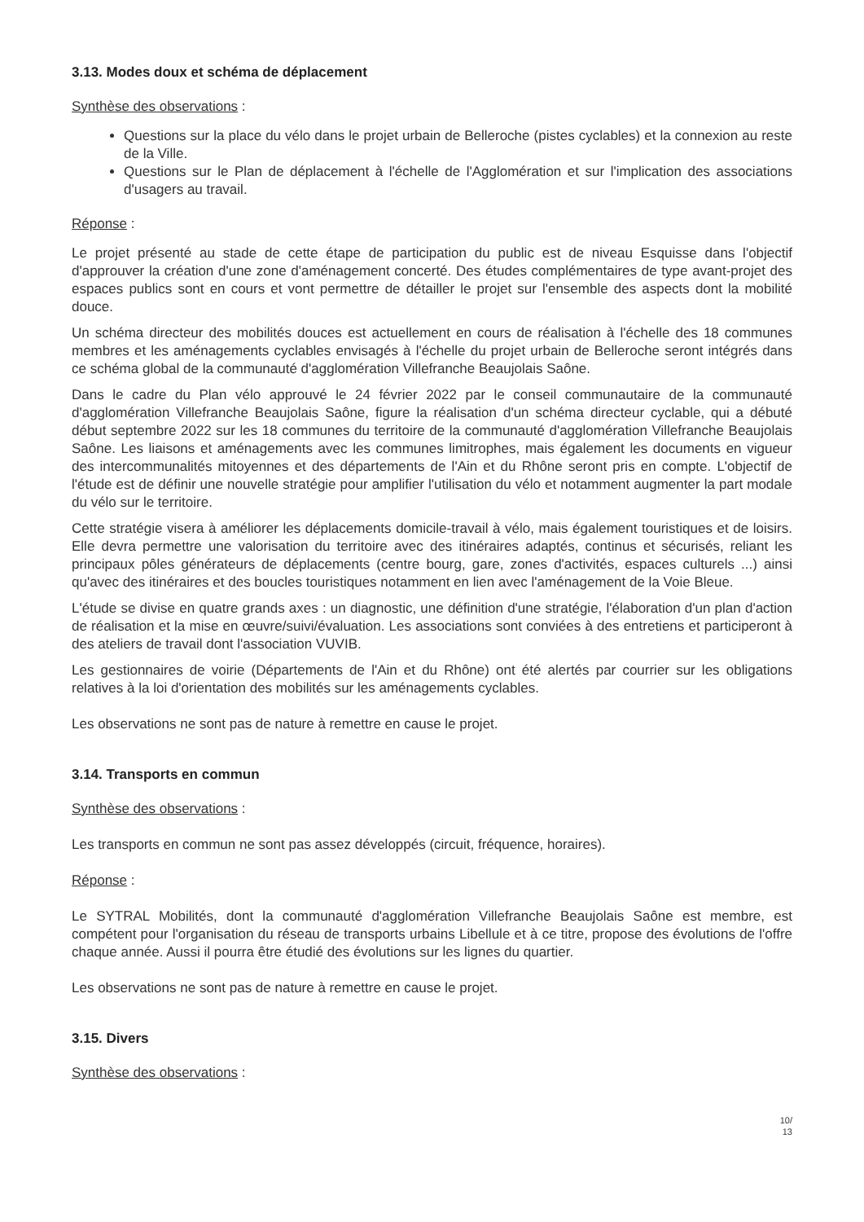3.13. Modes doux et schéma de déplacement
Synthèse des observations :
Questions sur la place du vélo dans le projet urbain de Belleroche (pistes cyclables) et la connexion au reste de la Ville.
Questions sur le Plan de déplacement à l'échelle de l'Agglomération et sur l'implication des associations d'usagers au travail.
Réponse :
Le projet présenté au stade de cette étape de participation du public est de niveau Esquisse dans l'objectif d'approuver la création d'une zone d'aménagement concerté. Des études complémentaires de type avant-projet des espaces publics sont en cours et vont permettre de détailler le projet sur l'ensemble des aspects dont la mobilité douce.
Un schéma directeur des mobilités douces est actuellement en cours de réalisation à l'échelle des 18 communes membres et les aménagements cyclables envisagés à l'échelle du projet urbain de Belleroche seront intégrés dans ce schéma global de la communauté d'agglomération Villefranche Beaujolais Saône.
Dans le cadre du Plan vélo approuvé le 24 février 2022 par le conseil communautaire de la communauté d'agglomération Villefranche Beaujolais Saône, figure la réalisation d'un schéma directeur cyclable, qui a débuté début septembre 2022 sur les 18 communes du territoire de la communauté d'agglomération Villefranche Beaujolais Saône. Les liaisons et aménagements avec les communes limitrophes, mais également les documents en vigueur des intercommunalités mitoyennes et des départements de l'Ain et du Rhône seront pris en compte. L'objectif de l'étude est de définir une nouvelle stratégie pour amplifier l'utilisation du vélo et notamment augmenter la part modale du vélo sur le territoire.
Cette stratégie visera à améliorer les déplacements domicile-travail à vélo, mais également touristiques et de loisirs. Elle devra permettre une valorisation du territoire avec des itinéraires adaptés, continus et sécurisés, reliant les principaux pôles générateurs de déplacements (centre bourg, gare, zones d'activités, espaces culturels ...) ainsi qu'avec des itinéraires et des boucles touristiques notamment en lien avec l'aménagement de la Voie Bleue.
L'étude se divise en quatre grands axes : un diagnostic, une définition d'une stratégie, l'élaboration d'un plan d'action de réalisation et la mise en œuvre/suivi/évaluation. Les associations sont conviées à des entretiens et participeront à des ateliers de travail dont l'association VUVIB.
Les gestionnaires de voirie (Départements de l'Ain et du Rhône) ont été alertés par courrier sur les obligations relatives à la loi d'orientation des mobilités sur les aménagements cyclables.
Les observations ne sont pas de nature à remettre en cause le projet.
3.14. Transports en commun
Synthèse des observations :
Les transports en commun ne sont pas assez développés (circuit, fréquence, horaires).
Réponse :
Le SYTRAL Mobilités, dont la communauté d'agglomération Villefranche Beaujolais Saône est membre, est compétent pour l'organisation du réseau de transports urbains Libellule et à ce titre, propose des évolutions de l'offre chaque année. Aussi il pourra être étudié des évolutions sur les lignes du quartier.
Les observations ne sont pas de nature à remettre en cause le projet.
3.15. Divers
Synthèse des observations :
10/
13